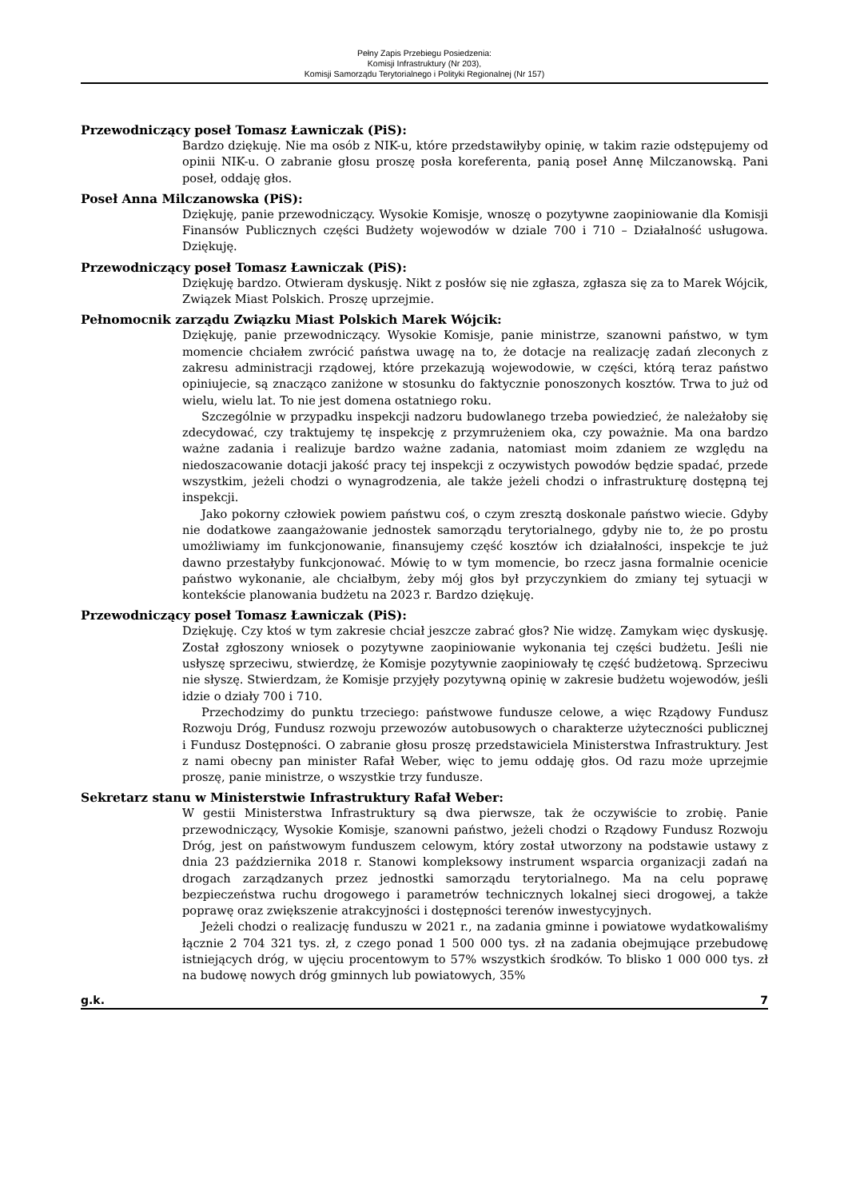Pełny Zapis Przebiegu Posiedzenia:
Komisji Infrastruktury (Nr 203),
Komisji Samorządu Terytorialnego i Polityki Regionalnej (Nr 157)
Przewodniczący poseł Tomasz Ławniczak (PiS):
Bardzo dziękuję. Nie ma osób z NIK-u, które przedstawiłyby opinię, w takim razie odstępujemy od opinii NIK-u. O zabranie głosu proszę posła koreferenta, panią poseł Annę Milczanowską. Pani poseł, oddaję głos.
Poseł Anna Milczanowska (PiS):
Dziękuję, panie przewodniczący. Wysokie Komisje, wnoszę o pozytywne zaopiniowanie dla Komisji Finansów Publicznych części Budżety wojewodów w dziale 700 i 710 – Działalność usługowa. Dziękuję.
Przewodniczący poseł Tomasz Ławniczak (PiS):
Dziękuję bardzo. Otwieram dyskusję. Nikt z posłów się nie zgłasza, zgłasza się za to Marek Wójcik, Związek Miast Polskich. Proszę uprzejmie.
Pełnomocnik zarządu Związku Miast Polskich Marek Wójcik:
Dziękuję, panie przewodniczący. Wysokie Komisje, panie ministrze, szanowni państwo, w tym momencie chciałem zwrócić państwa uwagę na to, że dotacje na realizację zadań zleconych z zakresu administracji rządowej, które przekazują wojewodowie, w części, którą teraz państwo opiniujecie, są znacząco zaniżone w stosunku do faktycznie ponoszonych kosztów. Trwa to już od wielu, wielu lat. To nie jest domena ostatniego roku.
Szczególnie w przypadku inspekcji nadzoru budowlanego trzeba powiedzieć, że należałoby się zdecydować, czy traktujemy tę inspekcję z przymrużeniem oka, czy poważnie. Ma ona bardzo ważne zadania i realizuje bardzo ważne zadania, natomiast moim zdaniem ze względu na niedoszacowanie dotacji jakość pracy tej inspekcji z oczywistych powodów będzie spadać, przede wszystkim, jeżeli chodzi o wynagrodzenia, ale także jeżeli chodzi o infrastrukturę dostępną tej inspekcji.
Jako pokorny człowiek powiem państwu coś, o czym zresztą doskonale państwo wiecie. Gdyby nie dodatkowe zaangażowanie jednostek samorządu terytorialnego, gdyby nie to, że po prostu umożliwiamy im funkcjonowanie, finansujemy część kosztów ich działalności, inspekcje te już dawno przestałyby funkcjonować. Mówię to w tym momencie, bo rzecz jasna formalnie ocenicie państwo wykonanie, ale chciałbym, żeby mój głos był przyczynkiem do zmiany tej sytuacji w kontekście planowania budżetu na 2023 r. Bardzo dziękuję.
Przewodniczący poseł Tomasz Ławniczak (PiS):
Dziękuję. Czy ktoś w tym zakresie chciał jeszcze zabrać głos? Nie widzę. Zamykam więc dyskusję. Został zgłoszony wniosek o pozytywne zaopiniowanie wykonania tej części budżetu. Jeśli nie usłyszę sprzeciwu, stwierdzę, że Komisje pozytywnie zaopiniowały tę część budżetową. Sprzeciwu nie słyszę. Stwierdzam, że Komisje przyjęły pozytywną opinię w zakresie budżetu wojewodów, jeśli idzie o działy 700 i 710.
Przechodzimy do punktu trzeciego: państwowe fundusze celowe, a więc Rządowy Fundusz Rozwoju Dróg, Fundusz rozwoju przewozów autobusowych o charakterze użyteczności publicznej i Fundusz Dostępności. O zabranie głosu proszę przedstawiciela Ministerstwa Infrastruktury. Jest z nami obecny pan minister Rafał Weber, więc to jemu oddaję głos. Od razu może uprzejmie proszę, panie ministrze, o wszystkie trzy fundusze.
Sekretarz stanu w Ministerstwie Infrastruktury Rafał Weber:
W gestii Ministerstwa Infrastruktury są dwa pierwsze, tak że oczywiście to zrobię. Panie przewodniczący, Wysokie Komisje, szanowni państwo, jeżeli chodzi o Rządowy Fundusz Rozwoju Dróg, jest on państwowym funduszem celowym, który został utworzony na podstawie ustawy z dnia 23 października 2018 r. Stanowi kompleksowy instrument wsparcia organizacji zadań na drogach zarządzanych przez jednostki samorządu terytorialnego. Ma na celu poprawę bezpieczeństwa ruchu drogowego i parametrów technicznych lokalnej sieci drogowej, a także poprawę oraz zwiększenie atrakcyjności i dostępności terenów inwestycyjnych.
Jeżeli chodzi o realizację funduszu w 2021 r., na zadania gminne i powiatowe wydatkowaliśmy łącznie 2 704 321 tys. zł, z czego ponad 1 500 000 tys. zł na zadania obejmujące przebudowę istniejących dróg, w ujęciu procentowym to 57% wszystkich środków. To blisko 1 000 000 tys. zł na budowę nowych dróg gminnych lub powiatowych, 35%
g.k. 7